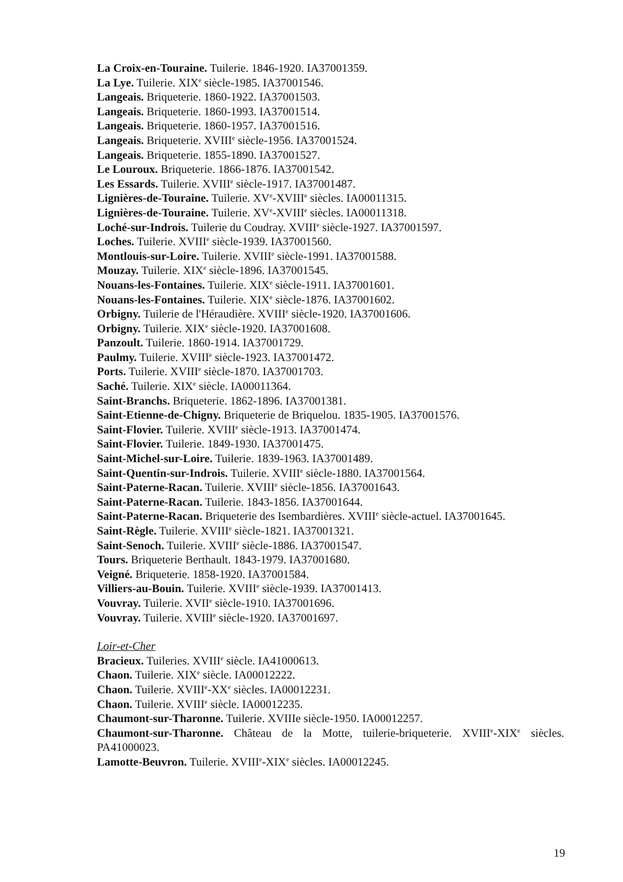La Croix-en-Touraine. Tuilerie. 1846-1920. IA37001359.
La Lye. Tuilerie. XIX<sup>e</sup> siècle-1985. IA37001546.
Langeais. Briqueterie. 1860-1922. IA37001503.
Langeais. Briqueterie. 1860-1993. IA37001514.
Langeais. Briqueterie. 1860-1957. IA37001516.
Langeais. Briqueterie. XVIII<sup>e</sup> siècle-1956. IA37001524.
Langeais. Briqueterie. 1855-1890. IA37001527.
Le Louroux. Briqueterie. 1866-1876. IA37001542.
Les Essards. Tuilerie. XVIII<sup>e</sup> siècle-1917. IA37001487.
Lignières-de-Touraine. Tuilerie. XV<sup>e</sup>-XVIII<sup>e</sup> siècles. IA00011315.
Lignières-de-Touraine. Tuilerie. XV<sup>e</sup>-XVIII<sup>e</sup> siècles. IA00011318.
Loché-sur-Indrois. Tuilerie du Coudray. XVIII<sup>e</sup> siècle-1927. IA37001597.
Loches. Tuilerie. XVIII<sup>e</sup> siècle-1939. IA37001560.
Montlouis-sur-Loire. Tuilerie. XVIII<sup>e</sup> siècle-1991. IA37001588.
Mouzay. Tuilerie. XIX<sup>e</sup> siècle-1896. IA37001545.
Nouans-les-Fontaines. Tuilerie. XIX<sup>e</sup> siècle-1911. IA37001601.
Nouans-les-Fontaines. Tuilerie. XIX<sup>e</sup> siècle-1876. IA37001602.
Orbigny. Tuilerie de l'Héraudière. XVIII<sup>e</sup> siècle-1920. IA37001606.
Orbigny. Tuilerie. XIX<sup>e</sup> siècle-1920. IA37001608.
Panzoult. Tuilerie. 1860-1914. IA37001729.
Paulmy. Tuilerie. XVIII<sup>e</sup> siècle-1923. IA37001472.
Ports. Tuilerie. XVIII<sup>e</sup> siècle-1870. IA37001703.
Saché. Tuilerie. XIX<sup>e</sup> siècle. IA00011364.
Saint-Branchs. Briqueterie. 1862-1896. IA37001381.
Saint-Etienne-de-Chigny. Briqueterie de Briquelou. 1835-1905. IA37001576.
Saint-Flovier. Tuilerie. XVIII<sup>e</sup> siècle-1913. IA37001474.
Saint-Flovier. Tuilerie. 1849-1930. IA37001475.
Saint-Michel-sur-Loire. Tuilerie. 1839-1963. IA37001489.
Saint-Quentin-sur-Indrois. Tuilerie. XVIII<sup>e</sup> siècle-1880. IA37001564.
Saint-Paterne-Racan. Tuilerie. XVIII<sup>e</sup> siècle-1856. IA37001643.
Saint-Paterne-Racan. Tuilerie. 1843-1856. IA37001644.
Saint-Paterne-Racan. Briqueterie des Isembardières. XVIII<sup>e</sup> siècle-actuel. IA37001645.
Saint-Règle. Tuilerie. XVIII<sup>e</sup> siècle-1821. IA37001321.
Saint-Senoch. Tuilerie. XVIII<sup>e</sup> siècle-1886. IA37001547.
Tours. Briqueterie Berthault. 1843-1979. IA37001680.
Veigné. Briqueterie. 1858-1920. IA37001584.
Villiers-au-Bouin. Tuilerie. XVIII<sup>e</sup> siècle-1939. IA37001413.
Vouvray. Tuilerie. XVII<sup>e</sup> siècle-1910. IA37001696.
Vouvray. Tuilerie. XVIII<sup>e</sup> siècle-1920. IA37001697.
Loir-et-Cher
Bracieux. Tuileries. XVIII<sup>e</sup> siècle. IA41000613.
Chaon. Tuilerie. XIX<sup>e</sup> siècle. IA00012222.
Chaon. Tuilerie. XVIII<sup>e</sup>-XX<sup>e</sup> siècles. IA00012231.
Chaon. Tuilerie. XVIII<sup>e</sup> siècle. IA00012235.
Chaumont-sur-Tharonne. Tuilerie. XVIIIe siècle-1950. IA00012257.
Chaumont-sur-Tharonne. Château de la Motte, tuilerie-briqueterie. XVIII<sup>e</sup>-XIX<sup>e</sup> siècles. PA41000023.
Lamotte-Beuvron. Tuilerie. XVIII<sup>e</sup>-XIX<sup>e</sup> siècles. IA00012245.
19